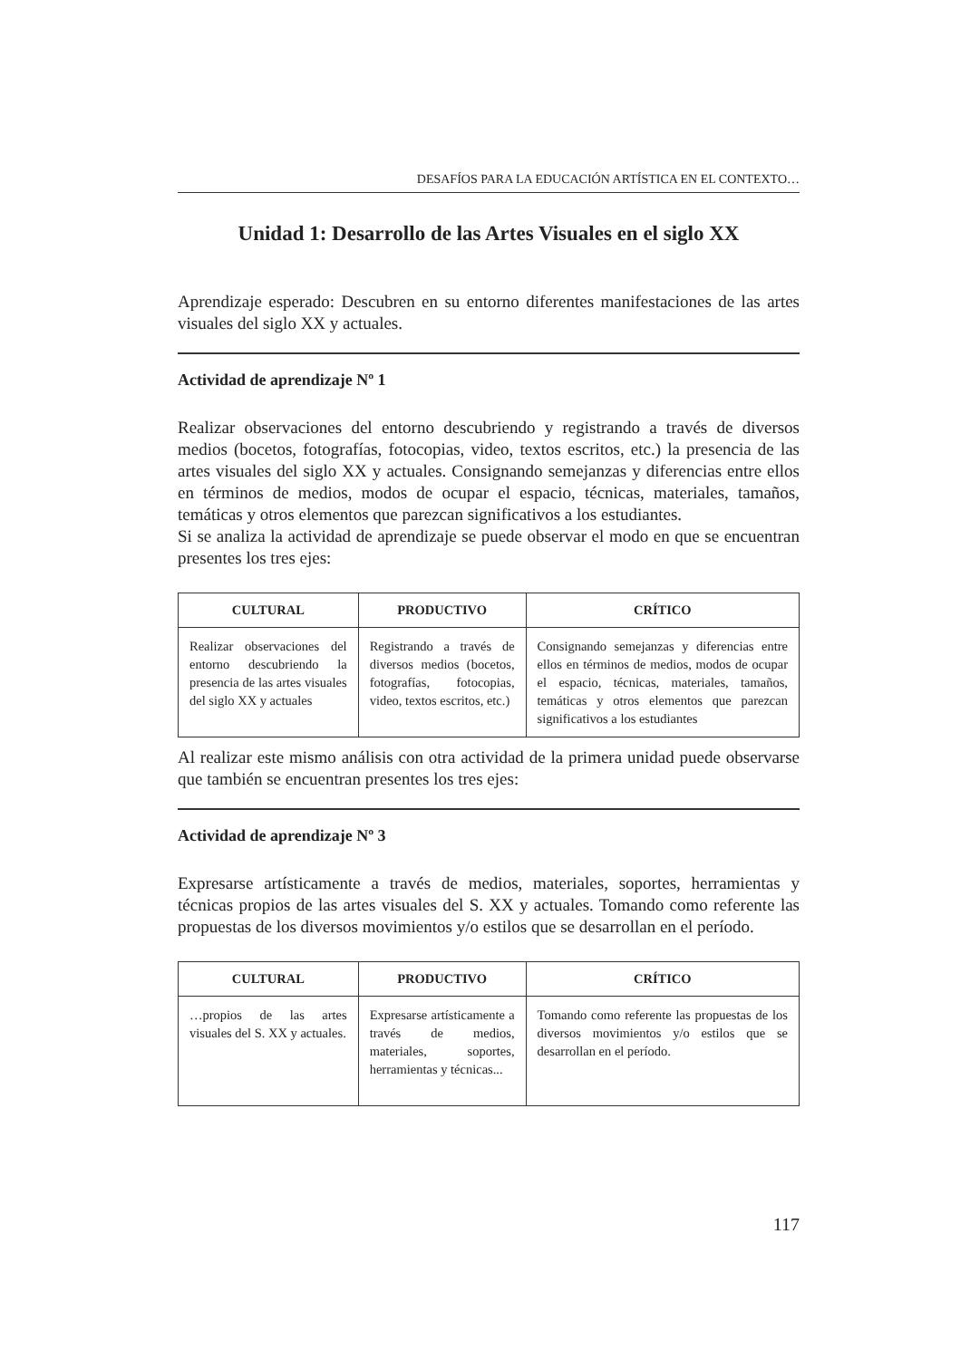DESAFÍOS PARA LA EDUCACIÓN ARTÍSTICA EN EL CONTEXTO…
Unidad 1: Desarrollo de las Artes Visuales en el siglo XX
Aprendizaje esperado: Descubren en su entorno diferentes manifestaciones de las artes visuales del siglo XX y actuales.
Actividad de aprendizaje Nº 1
Realizar observaciones del entorno descubriendo y registrando a través de diversos medios (bocetos, fotografías, fotocopias, video, textos escritos, etc.) la presencia de las artes visuales del siglo XX y actuales. Consignando semejanzas y diferencias entre ellos en términos de medios, modos de ocupar el espacio, técnicas, materiales, tamaños, temáticas y otros elementos que parezcan significativos a los estudiantes.
Si se analiza la actividad de aprendizaje se puede observar el modo en que se encuentran presentes los tres ejes:
| CULTURAL | PRODUCTIVO | CRÍTICO |
| --- | --- | --- |
| Realizar observaciones del entorno descubriendo la presencia de las artes visuales del siglo XX y actuales | Registrando a través de diversos medios (bocetos, fotografías, fotocopias, video, textos escritos, etc.) | Consignando semejanzas y diferencias entre ellos en términos de medios, modos de ocupar el espacio, técnicas, materiales, tamaños, temáticas y otros elementos que parezcan significativos a los estudiantes |
Al realizar este mismo análisis con otra actividad de la primera unidad puede observarse que también se encuentran presentes los tres ejes:
Actividad de aprendizaje Nº 3
Expresarse artísticamente a través de medios, materiales, soportes, herramientas y técnicas propios de las artes visuales del S. XX y actuales. Tomando como referente las propuestas de los diversos movimientos y/o estilos que se desarrollan en el período.
| CULTURAL | PRODUCTIVO | CRÍTICO |
| --- | --- | --- |
| …propios de las artes visuales del S. XX y actuales. | Expresarse artísticamente a través de medios, materiales, soportes, herramientas y técnicas... | Tomando como referente las propuestas de los diversos movimientos y/o estilos que se desarrollan en el período. |
117